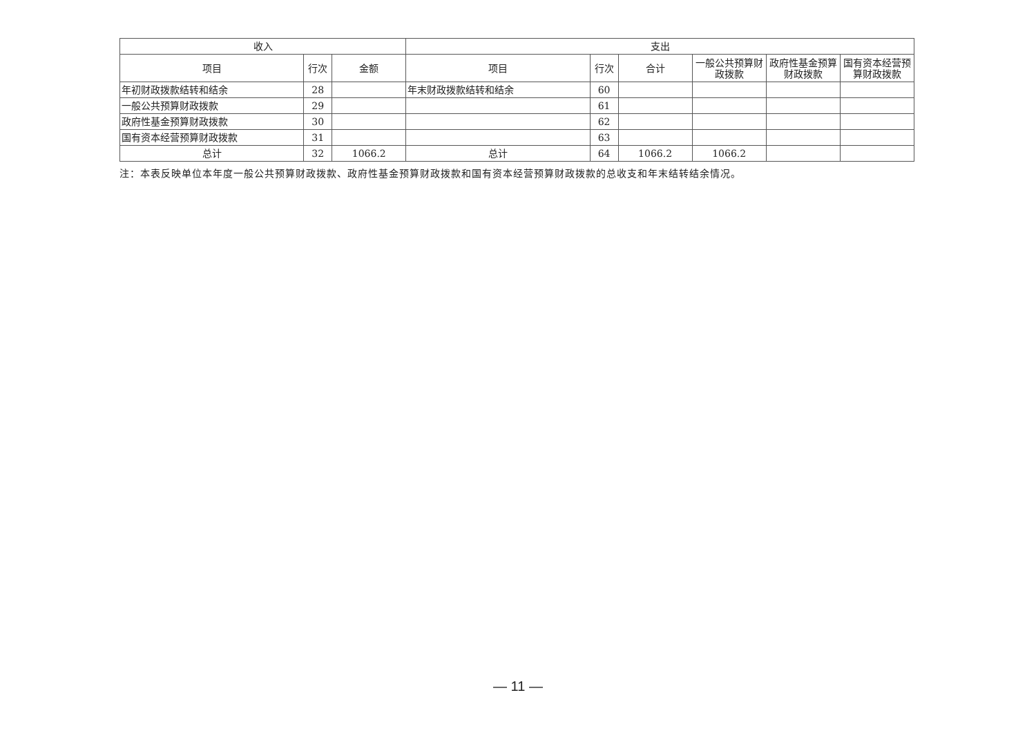| 收入 | | | 支出 | | | | | |
| --- | --- | --- | --- | --- | --- | --- | --- | --- |
| 项目 | 行次 | 金额 | 项目 | 行次 | 合计 | 一般公共预算财政拨款 | 政府性基金预算财政拨款 | 国有资本经营预算财政拨款 |
| 年初财政拨款结转和结余 | 28 | | 年末财政拨款结转和结余 | 60 | | | | |
| 一般公共预算财政拨款 | 29 | | | 61 | | | | |
| 政府性基金预算财政拨款 | 30 | | | 62 | | | | |
| 国有资本经营预算财政拨款 | 31 | | | 63 | | | | |
| 总计 | 32 | 1066.2 | 总计 | 64 | 1066.2 | 1066.2 | | |
注：本表反映单位本年度一般公共预算财政拨款、政府性基金预算财政拨款和国有资本经营预算财政拨款的总收支和年末结转结余情况。
— 11 —